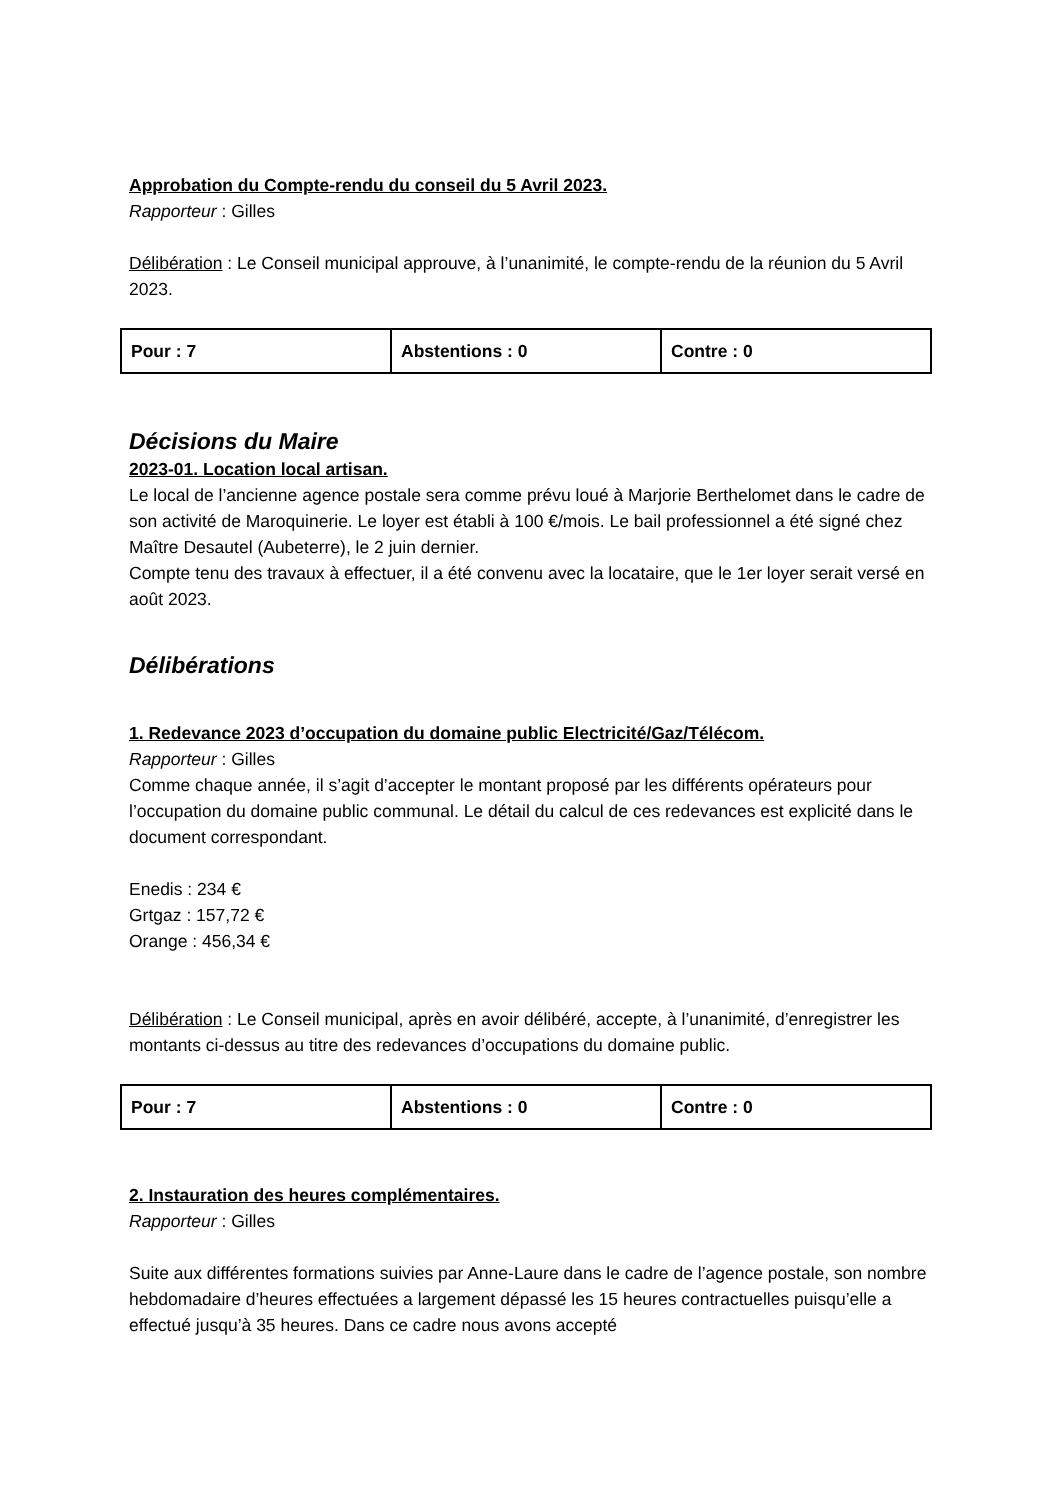Approbation du Compte-rendu du conseil du 5 Avril 2023.
Rapporteur : Gilles
Délibération : Le Conseil municipal approuve, à l’unanimité, le compte-rendu de la réunion du 5 Avril 2023.
| Pour : 7 | Abstentions : 0 | Contre : 0 |
Décisions du Maire
2023-01. Location local artisan.
Le local de l’ancienne agence postale sera comme prévu loué à Marjorie Berthelomet dans le cadre de son activité de Maroquinerie. Le loyer est établi à 100 €/mois. Le bail professionnel a été signé chez Maître Desautel (Aubeterre), le 2 juin dernier.
Compte tenu des travaux à effectuer, il a été convenu avec la locataire, que le 1er loyer serait versé en août 2023.
Délibérations
1. Redevance 2023 d’occupation du domaine public Electricité/Gaz/Télécom.
Rapporteur : Gilles
Comme chaque année, il s’agit d’accepter le montant proposé par les différents opérateurs pour l’occupation du domaine public communal. Le détail du calcul de ces redevances est explicité dans le document correspondant.
Enedis : 234 €
Grtgaz : 157,72 €
Orange : 456,34 €
Délibération : Le Conseil municipal, après en avoir délibéré, accepte, à l’unanimité, d’enregistrer les montants ci-dessus au titre des redevances d’occupations du domaine public.
| Pour : 7 | Abstentions : 0 | Contre : 0 |
2. Instauration des heures complémentaires.
Rapporteur : Gilles
Suite aux différentes formations suivies par Anne-Laure dans le cadre de l’agence postale, son nombre hebdomadaire d’heures effectuées a largement dépassé les 15 heures contractuelles puisqu’elle a effectué jusqu’à 35 heures. Dans ce cadre nous avons accepté